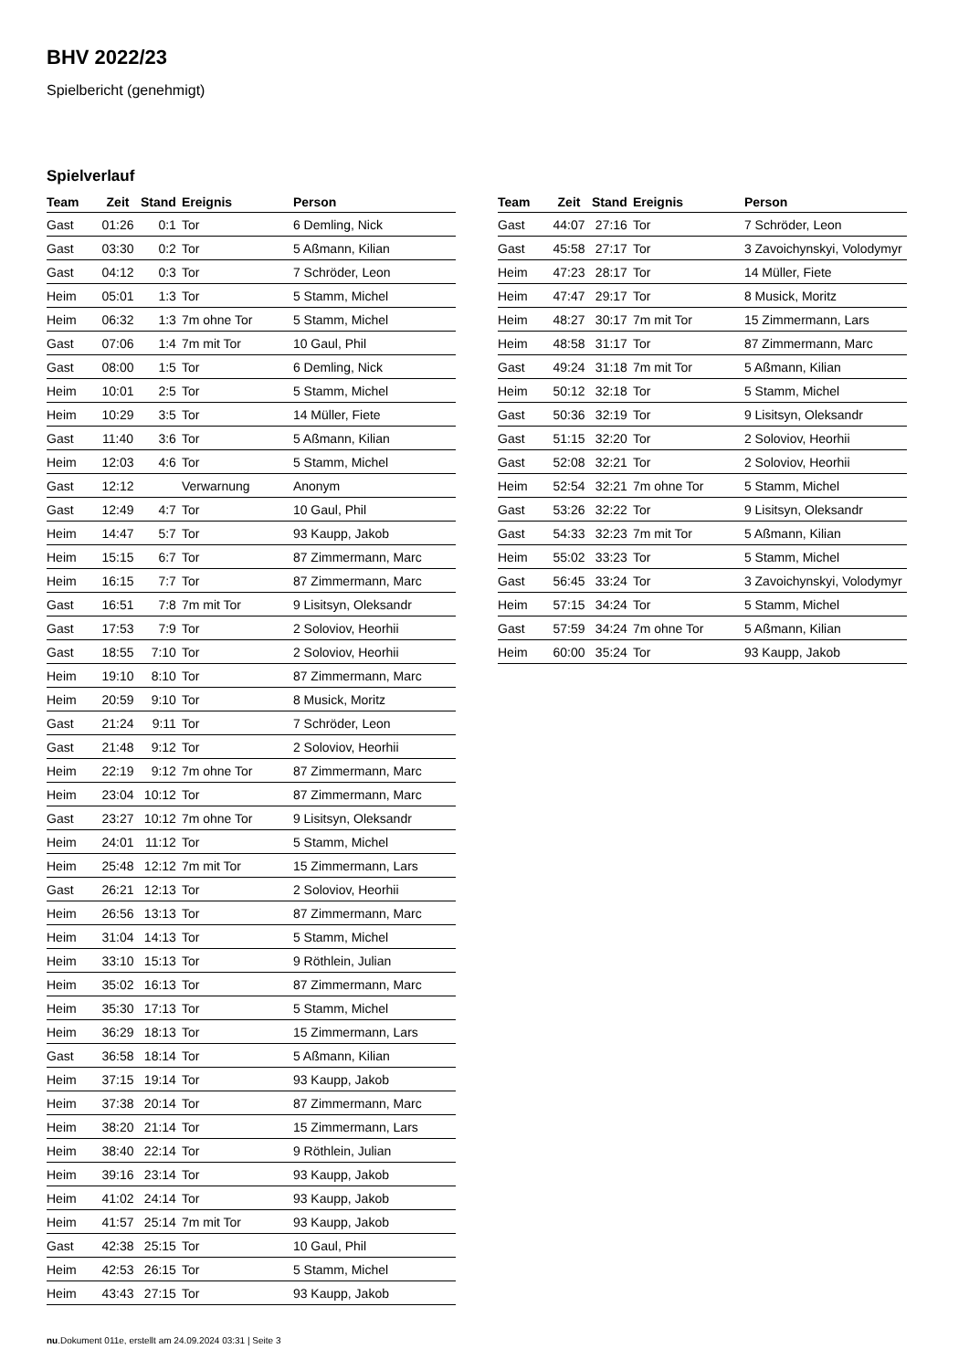BHV 2022/23
Spielbericht (genehmigt)
Spielverlauf
| Team | Zeit | Stand | Ereignis | Person |
| --- | --- | --- | --- | --- |
| Gast | 01:26 | 0:1 | Tor | 6 Demling, Nick |
| Gast | 03:30 | 0:2 | Tor | 5 Aßmann, Kilian |
| Gast | 04:12 | 0:3 | Tor | 7 Schröder, Leon |
| Heim | 05:01 | 1:3 | Tor | 5 Stamm, Michel |
| Heim | 06:32 | 1:3 | 7m ohne Tor | 5 Stamm, Michel |
| Gast | 07:06 | 1:4 | 7m mit Tor | 10 Gaul, Phil |
| Gast | 08:00 | 1:5 | Tor | 6 Demling, Nick |
| Heim | 10:01 | 2:5 | Tor | 5 Stamm, Michel |
| Heim | 10:29 | 3:5 | Tor | 14 Müller, Fiete |
| Gast | 11:40 | 3:6 | Tor | 5 Aßmann, Kilian |
| Heim | 12:03 | 4:6 | Tor | 5 Stamm, Michel |
| Gast | 12:12 | | Verwarnung | Anonym |
| Gast | 12:49 | 4:7 | Tor | 10 Gaul, Phil |
| Heim | 14:47 | 5:7 | Tor | 93 Kaupp, Jakob |
| Heim | 15:15 | 6:7 | Tor | 87 Zimmermann, Marc |
| Heim | 16:15 | 7:7 | Tor | 87 Zimmermann, Marc |
| Gast | 16:51 | 7:8 | 7m mit Tor | 9 Lisitsyn, Oleksandr |
| Gast | 17:53 | 7:9 | Tor | 2 Soloviov, Heorhii |
| Gast | 18:55 | 7:10 | Tor | 2 Soloviov, Heorhii |
| Heim | 19:10 | 8:10 | Tor | 87 Zimmermann, Marc |
| Heim | 20:59 | 9:10 | Tor | 8 Musick, Moritz |
| Gast | 21:24 | 9:11 | Tor | 7 Schröder, Leon |
| Gast | 21:48 | 9:12 | Tor | 2 Soloviov, Heorhii |
| Heim | 22:19 | 9:12 | 7m ohne Tor | 87 Zimmermann, Marc |
| Heim | 23:04 | 10:12 | Tor | 87 Zimmermann, Marc |
| Gast | 23:27 | 10:12 | 7m ohne Tor | 9 Lisitsyn, Oleksandr |
| Heim | 24:01 | 11:12 | Tor | 5 Stamm, Michel |
| Heim | 25:48 | 12:12 | 7m mit Tor | 15 Zimmermann, Lars |
| Gast | 26:21 | 12:13 | Tor | 2 Soloviov, Heorhii |
| Heim | 26:56 | 13:13 | Tor | 87 Zimmermann, Marc |
| Heim | 31:04 | 14:13 | Tor | 5 Stamm, Michel |
| Heim | 33:10 | 15:13 | Tor | 9 Röthlein, Julian |
| Heim | 35:02 | 16:13 | Tor | 87 Zimmermann, Marc |
| Heim | 35:30 | 17:13 | Tor | 5 Stamm, Michel |
| Heim | 36:29 | 18:13 | Tor | 15 Zimmermann, Lars |
| Gast | 36:58 | 18:14 | Tor | 5 Aßmann, Kilian |
| Heim | 37:15 | 19:14 | Tor | 93 Kaupp, Jakob |
| Heim | 37:38 | 20:14 | Tor | 87 Zimmermann, Marc |
| Heim | 38:20 | 21:14 | Tor | 15 Zimmermann, Lars |
| Heim | 38:40 | 22:14 | Tor | 9 Röthlein, Julian |
| Heim | 39:16 | 23:14 | Tor | 93 Kaupp, Jakob |
| Heim | 41:02 | 24:14 | Tor | 93 Kaupp, Jakob |
| Heim | 41:57 | 25:14 | 7m mit Tor | 93 Kaupp, Jakob |
| Gast | 42:38 | 25:15 | Tor | 10 Gaul, Phil |
| Heim | 42:53 | 26:15 | Tor | 5 Stamm, Michel |
| Heim | 43:43 | 27:15 | Tor | 93 Kaupp, Jakob |
| Team | Zeit | Stand | Ereignis | Person |
| --- | --- | --- | --- | --- |
| Gast | 44:07 | 27:16 | Tor | 7 Schröder, Leon |
| Gast | 45:58 | 27:17 | Tor | 3 Zavoichynskyi, Volodymyr |
| Heim | 47:23 | 28:17 | Tor | 14 Müller, Fiete |
| Heim | 47:47 | 29:17 | Tor | 8 Musick, Moritz |
| Heim | 48:27 | 30:17 | 7m mit Tor | 15 Zimmermann, Lars |
| Heim | 48:58 | 31:17 | Tor | 87 Zimmermann, Marc |
| Gast | 49:24 | 31:18 | 7m mit Tor | 5 Aßmann, Kilian |
| Heim | 50:12 | 32:18 | Tor | 5 Stamm, Michel |
| Gast | 50:36 | 32:19 | Tor | 9 Lisitsyn, Oleksandr |
| Gast | 51:15 | 32:20 | Tor | 2 Soloviov, Heorhii |
| Gast | 52:08 | 32:21 | Tor | 2 Soloviov, Heorhii |
| Heim | 52:54 | 32:21 | 7m ohne Tor | 5 Stamm, Michel |
| Gast | 53:26 | 32:22 | Tor | 9 Lisitsyn, Oleksandr |
| Gast | 54:33 | 32:23 | 7m mit Tor | 5 Aßmann, Kilian |
| Heim | 55:02 | 33:23 | Tor | 5 Stamm, Michel |
| Gast | 56:45 | 33:24 | Tor | 3 Zavoichynskyi, Volodymyr |
| Heim | 57:15 | 34:24 | Tor | 5 Stamm, Michel |
| Gast | 57:59 | 34:24 | 7m ohne Tor | 5 Aßmann, Kilian |
| Heim | 60:00 | 35:24 | Tor | 93 Kaupp, Jakob |
nu.Dokument 011e, erstellt am 24.09.2024 03:31 | Seite 3